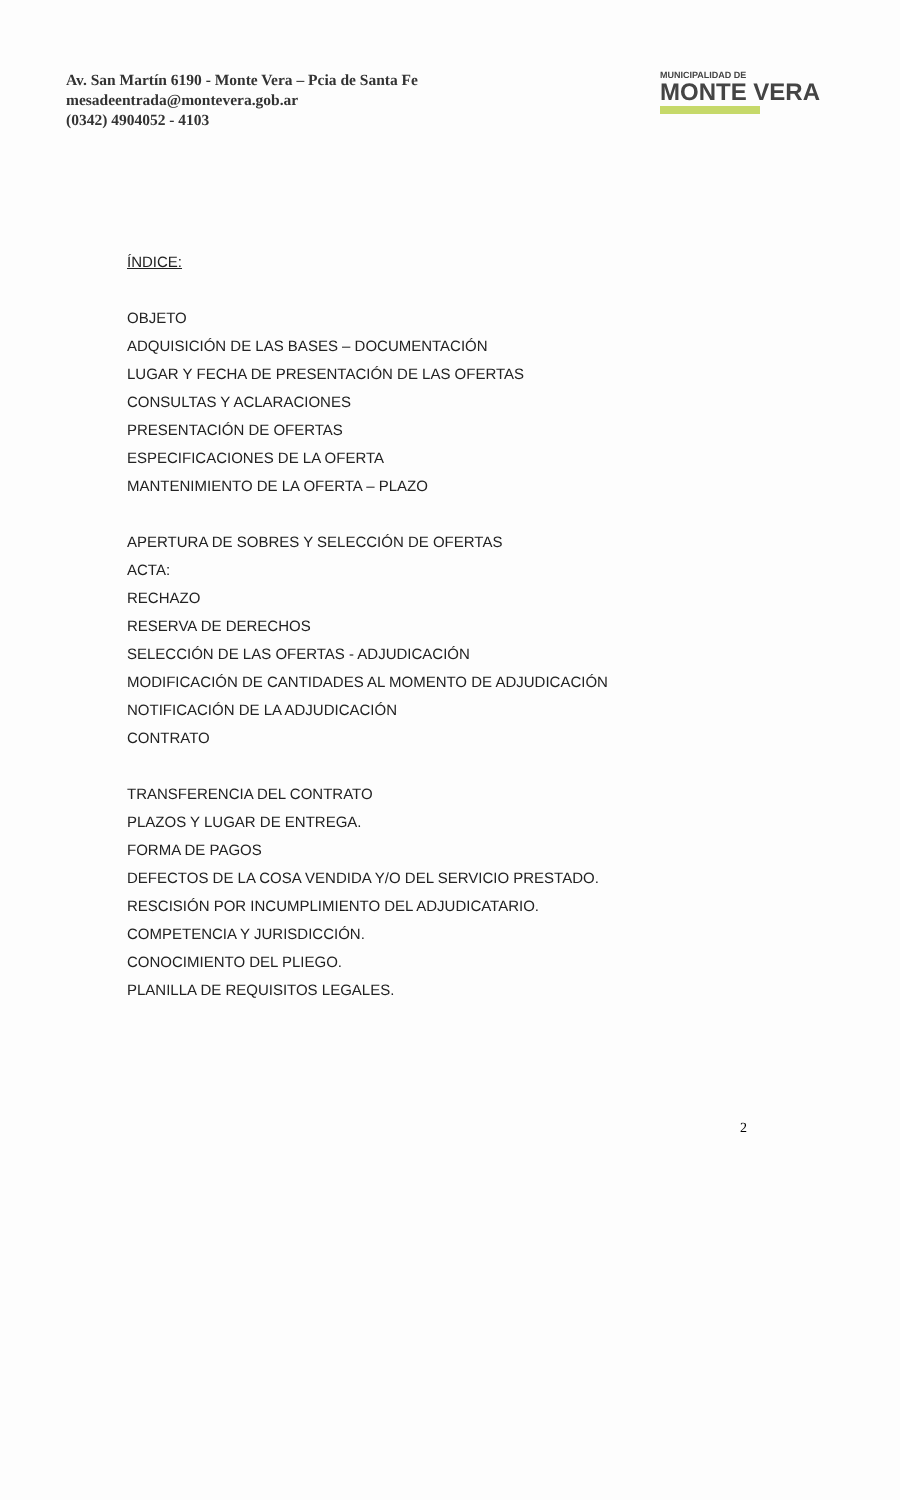Av. San Martín 6190 - Monte Vera – Pcia de Santa Fe
mesadeentrada@montevera.gob.ar
(0342) 4904052 - 4103
MUNICIPALIDAD DE
MONTE VERA
ÍNDICE:
OBJETO
ADQUISICIÓN DE LAS BASES – DOCUMENTACIÓN
LUGAR Y FECHA DE PRESENTACIÓN DE LAS OFERTAS
CONSULTAS Y ACLARACIONES
PRESENTACIÓN DE OFERTAS
ESPECIFICACIONES DE LA OFERTA
MANTENIMIENTO DE LA OFERTA – PLAZO
APERTURA DE SOBRES Y SELECCIÓN DE OFERTAS
ACTA:
RECHAZO
RESERVA DE DERECHOS
SELECCIÓN DE LAS OFERTAS - ADJUDICACIÓN
MODIFICACIÓN DE CANTIDADES AL MOMENTO DE ADJUDICACIÓN
NOTIFICACIÓN DE LA ADJUDICACIÓN
CONTRATO
TRANSFERENCIA DEL CONTRATO
PLAZOS Y LUGAR DE ENTREGA.
FORMA DE PAGOS
DEFECTOS DE LA COSA VENDIDA Y/O DEL SERVICIO PRESTADO.
RESCISIÓN POR INCUMPLIMIENTO DEL ADJUDICATARIO.
COMPETENCIA Y JURISDICCIÓN.
CONOCIMIENTO DEL PLIEGO.
PLANILLA DE REQUISITOS LEGALES.
2